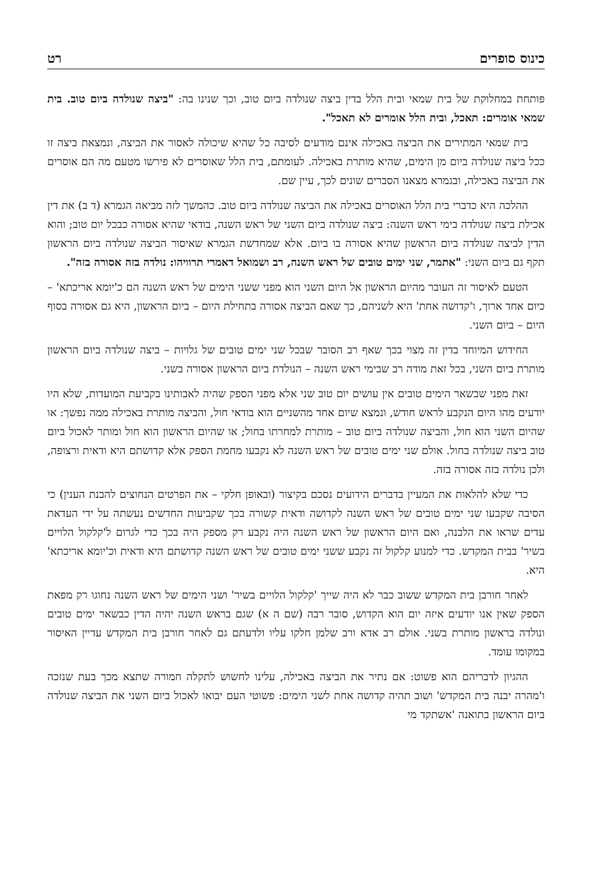כינוס סופרים רט
פותחת במחלוקת של בית שמאי ובית הלל בדין ביצה שנולדה ביום טוב, וכך שנינו בה: "ביצה שנולדה ביום טוב. בית שמאי אומרים: תאכל, ובית הלל אומרים לא תאכל".
בית שמאי המתירים את הביצה באכילה אינם מודעים לסיבה כל שהיא שיכולה לאסור את הביצה, ונמצאת ביצה זו ככל ביצה שנולדה ביום מן הימים, שהיא מותרת באכילה. לעומתם, בית הלל שאוסרים לא פירשו מטעם מה הם אוסרים את הביצה באכילה, ובגמרא מצאנו הסברים שונים לכך, עיין שם.
ההלכה היא כדברי בית הלל האוסרים באכילה את הביצה שנולדה ביום טוב. כהמשך לזה מביאה הגמרא (ד ב) את דין אכילת ביצה שנולדה בימי ראש השנה: ביצה שנולדה ביום השני של ראש השנה, בודאי שהיא אסורה כבכל יום טוב; והוא הדין לביצה שנולדה ביום הראשון שהיא אסורה בו ביום. אלא שמחדשת הגמרא שאיסור הביצה שנולדה ביום הראשון תקף גם ביום השני: "אתמר, שני ימים טובים של ראש השנה, רב ושמואל דאמרי תרוויהו: נולדה בזה אסורה בזה".
הטעם לאיסור זה העובר מהיום הראשון אל היום השני הוא מפני ששני הימים של ראש השנה הם כ'יומא אריכתא' –כיום אחד ארוך, ו'קדושה אחת' היא לשניהם, כך שאם הביצה אסורה בתחילת היום – ביום הראשון, היא גם אסורה בסוף היום – ביום השני.
החידוש המיוחד בדין זה מצוי בכך שאף רב הסובר שבכל שני ימים טובים של גלויות – ביצה שנולדה ביום הראשון מותרת ביום השני, בכל זאת מודה רב שבימי ראש השנה – הנולדת ביום הראשון אסורה בשני.
זאת מפני שבשאר הימים טובים אין עושים יום טוב שני אלא מפני הספק שהיה לאבותינו בקביעת המועדות, שלא היו יודעים מהו היום הנקבע לראש חודש, ונמצא שיום אחד מהשניים הוא בודאי חול, והביצה מותרת באכילה ממה נפשך: או שהיום השני הוא חול, והביצה שנולדה ביום טוב – מותרת למחרתו בחול; או שהיום הראשון הוא חול ומותר לאכול ביום טוב ביצה שנולדה בחול. אולם שני ימים טובים של ראש השנה לא נקבעו מחמת הספק אלא קדושתם היא ודאית ורצופה, ולכן נולדה בזה אסורה בזה.
כדי שלא להלאות את המעיין בדברים הידועים נסכם בקיצור (ובאופן חלקי – את הפרטים הנחוצים להבנת הענין) כי הסיבה שקבעו שני ימים טובים של ראש השנה לקדושה ודאית קשורה בכך שקביעות החדשים נעשתה על ידי העדאת עדים שראו את הלבנה, ואם היום הראשון של ראש השנה היה נקבע רק מספק היה בכך כדי לגרום ל'קלקול הלויים בשיר' בבית המקדש. כדי למנוע קלקול זה נקבע ששני ימים טובים של ראש השנה קדושתם היא ודאית וכ'יומא אריכתא' היא.
לאחר חורבן בית המקדש ששוב כבר לא היה שייך 'קלקול הלויים בשיר' ושני הימים של ראש השנה נחוגו רק מפאת הספק שאין אנו יודעים איזה יום הוא הקדוש, סובר רבה (שם ה א) שגם בראש השנה יהיה הדין כבשאר ימים טובים ונולדה בראשון מותרת בשני. אולם רב אדא ורב שלמן חלקו עליו ולדעתם גם לאחר חורבן בית המקדש עדיין האיסור במקומו עומד.
ההגיון לדבריהם הוא פשוט: אם נתיר את הביצה באכילה, עלינו לחשוש לתקלה חמורה שתצא מכך בעת שנזכה ו'מהרה יבנה בית המקדש' ושוב תהיה קדושה אחת לשני הימים: פשוטי העם יבואו לאכול ביום השני את הביצה שנולדה ביום הראשון בתואנה 'אשתקד מי